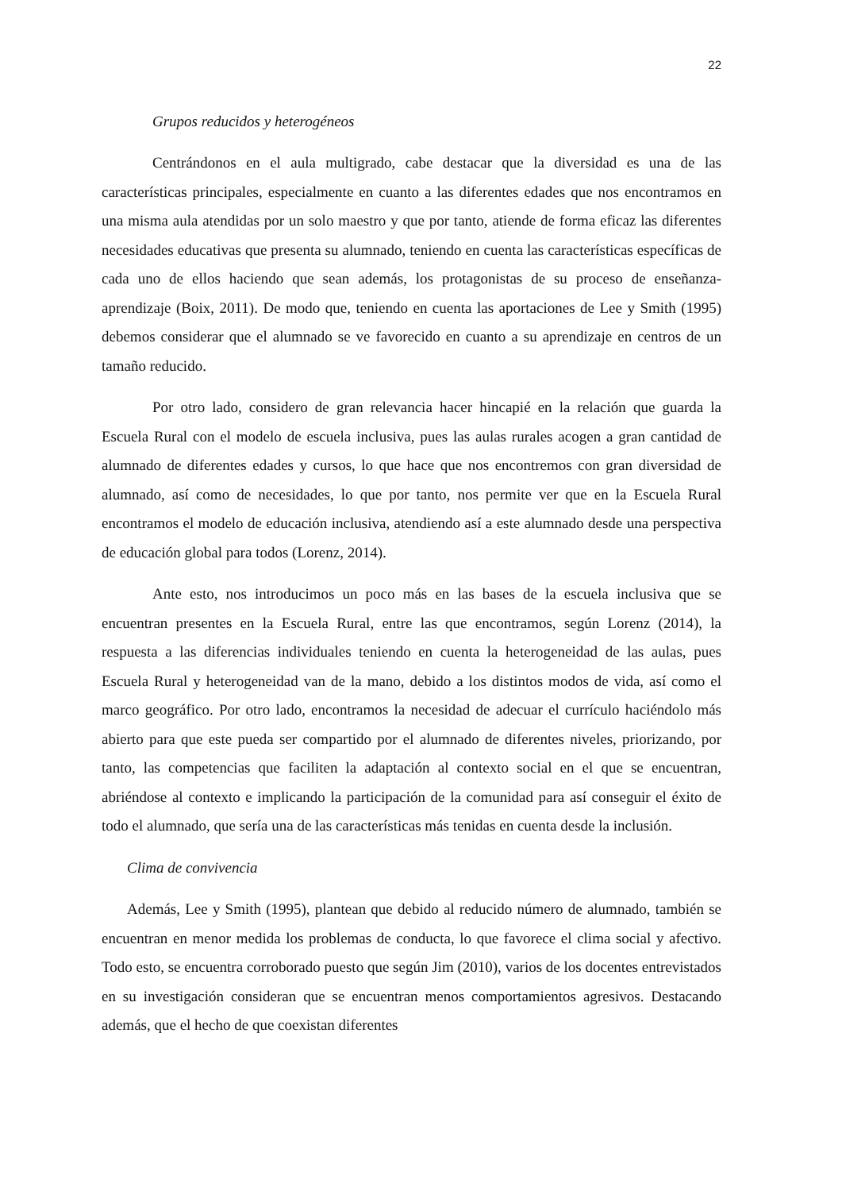22
Grupos reducidos y heterogéneos
Centrándonos en el aula multigrado, cabe destacar que la diversidad es una de las características principales, especialmente en cuanto a las diferentes edades que nos encontramos en una misma aula atendidas por un solo maestro y que por tanto, atiende de forma eficaz las diferentes necesidades educativas que presenta su alumnado, teniendo en cuenta las características específicas de cada uno de ellos haciendo que sean además, los protagonistas de su proceso de enseñanza-aprendizaje (Boix, 2011). De modo que, teniendo en cuenta las aportaciones de Lee y Smith (1995) debemos considerar que el alumnado se ve favorecido en cuanto a su aprendizaje en centros de un tamaño reducido.
Por otro lado, considero de gran relevancia hacer hincapié en la relación que guarda la Escuela Rural con el modelo de escuela inclusiva, pues las aulas rurales acogen a gran cantidad de alumnado de diferentes edades y cursos, lo que hace que nos encontremos con gran diversidad de alumnado, así como de necesidades, lo que por tanto, nos permite ver que en la Escuela Rural encontramos el modelo de educación inclusiva, atendiendo así a este alumnado desde una perspectiva de educación global para todos (Lorenz, 2014).
Ante esto, nos introducimos un poco más en las bases de la escuela inclusiva que se encuentran presentes en la Escuela Rural, entre las que encontramos, según Lorenz (2014), la respuesta a las diferencias individuales teniendo en cuenta la heterogeneidad de las aulas, pues Escuela Rural y heterogeneidad van de la mano, debido a los distintos modos de vida, así como el marco geográfico. Por otro lado, encontramos la necesidad de adecuar el currículo haciéndolo más abierto para que este pueda ser compartido por el alumnado de diferentes niveles, priorizando, por tanto, las competencias que faciliten la adaptación al contexto social en el que se encuentran, abriéndose al contexto e implicando la participación de la comunidad para así conseguir el éxito de todo el alumnado, que sería una de las características más tenidas en cuenta desde la inclusión.
Clima de convivencia
Además, Lee y Smith (1995), plantean que debido al reducido número de alumnado, también se encuentran en menor medida los problemas de conducta, lo que favorece el clima social y afectivo. Todo esto, se encuentra corroborado puesto que según Jim (2010), varios de los docentes entrevistados en su investigación consideran que se encuentran menos comportamientos agresivos. Destacando además, que el hecho de que coexistan diferentes